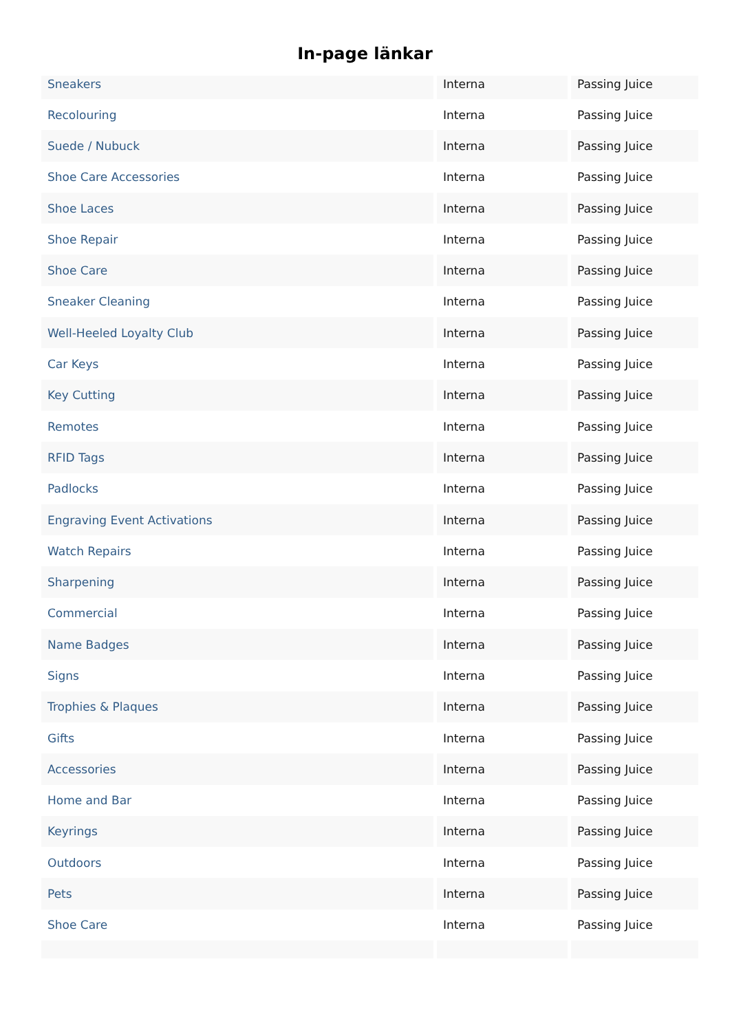In-page länkar
| Sneakers | Interna | Passing Juice |
| Recolouring | Interna | Passing Juice |
| Suede / Nubuck | Interna | Passing Juice |
| Shoe Care Accessories | Interna | Passing Juice |
| Shoe Laces | Interna | Passing Juice |
| Shoe Repair | Interna | Passing Juice |
| Shoe Care | Interna | Passing Juice |
| Sneaker Cleaning | Interna | Passing Juice |
| Well-Heeled Loyalty Club | Interna | Passing Juice |
| Car Keys | Interna | Passing Juice |
| Key Cutting | Interna | Passing Juice |
| Remotes | Interna | Passing Juice |
| RFID Tags | Interna | Passing Juice |
| Padlocks | Interna | Passing Juice |
| Engraving Event Activations | Interna | Passing Juice |
| Watch Repairs | Interna | Passing Juice |
| Sharpening | Interna | Passing Juice |
| Commercial | Interna | Passing Juice |
| Name Badges | Interna | Passing Juice |
| Signs | Interna | Passing Juice |
| Trophies & Plaques | Interna | Passing Juice |
| Gifts | Interna | Passing Juice |
| Accessories | Interna | Passing Juice |
| Home and Bar | Interna | Passing Juice |
| Keyrings | Interna | Passing Juice |
| Outdoors | Interna | Passing Juice |
| Pets | Interna | Passing Juice |
| Shoe Care | Interna | Passing Juice |